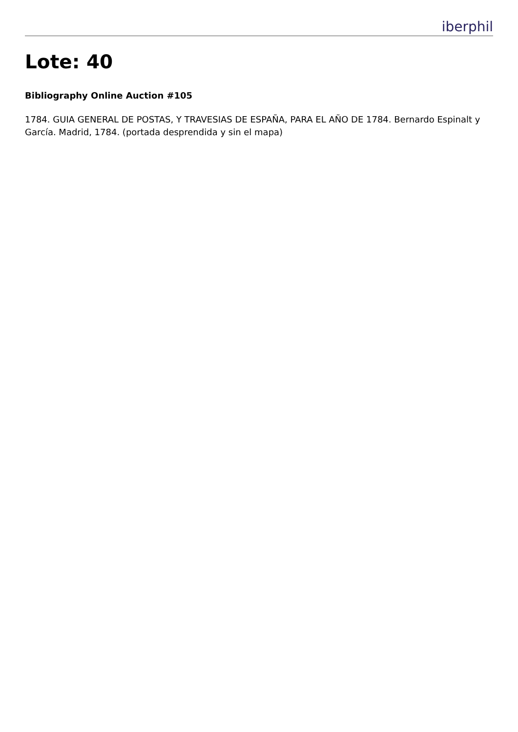iberphil
Lote: 40
Bibliography Online Auction #105
1784. GUIA GENERAL DE POSTAS, Y TRAVESIAS DE ESPAÑA, PARA EL AÑO DE 1784. Bernardo Espinalt y García. Madrid, 1784. (portada desprendida y sin el mapa)